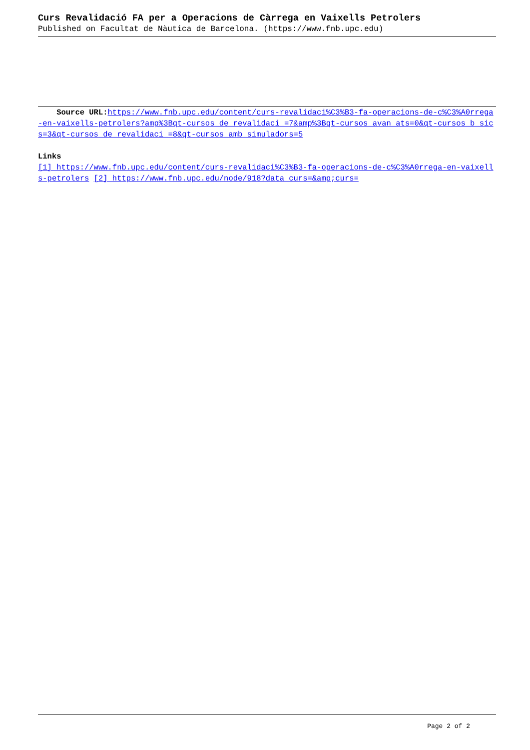Curs Revalidació FA per a Operacions de Càrrega en Vaixells Petrolers
Published on Facultat de Nàutica de Barcelona. (https://www.fnb.upc.edu)
Source URL: https://www.fnb.upc.edu/content/curs-revalidaci%C3%B3-fa-operacions-de-c%C3%A0rrega-en-vaixells-petrolers?amp%3Bqt-cursos_de_revalidaci_=7&amp%3Bqt-cursos_avan_ats=0&qt-cursos_b_sics=3&qt-cursos_de_revalidaci_=8&qt-cursos_amb_simuladors=5
Links
[1] https://www.fnb.upc.edu/content/curs-revalidaci%C3%B3-fa-operacions-de-c%C3%A0rrega-en-vaixells-petrolers [2] https://www.fnb.upc.edu/node/918?data_curs=&amp;curs=
Page 2 of 2